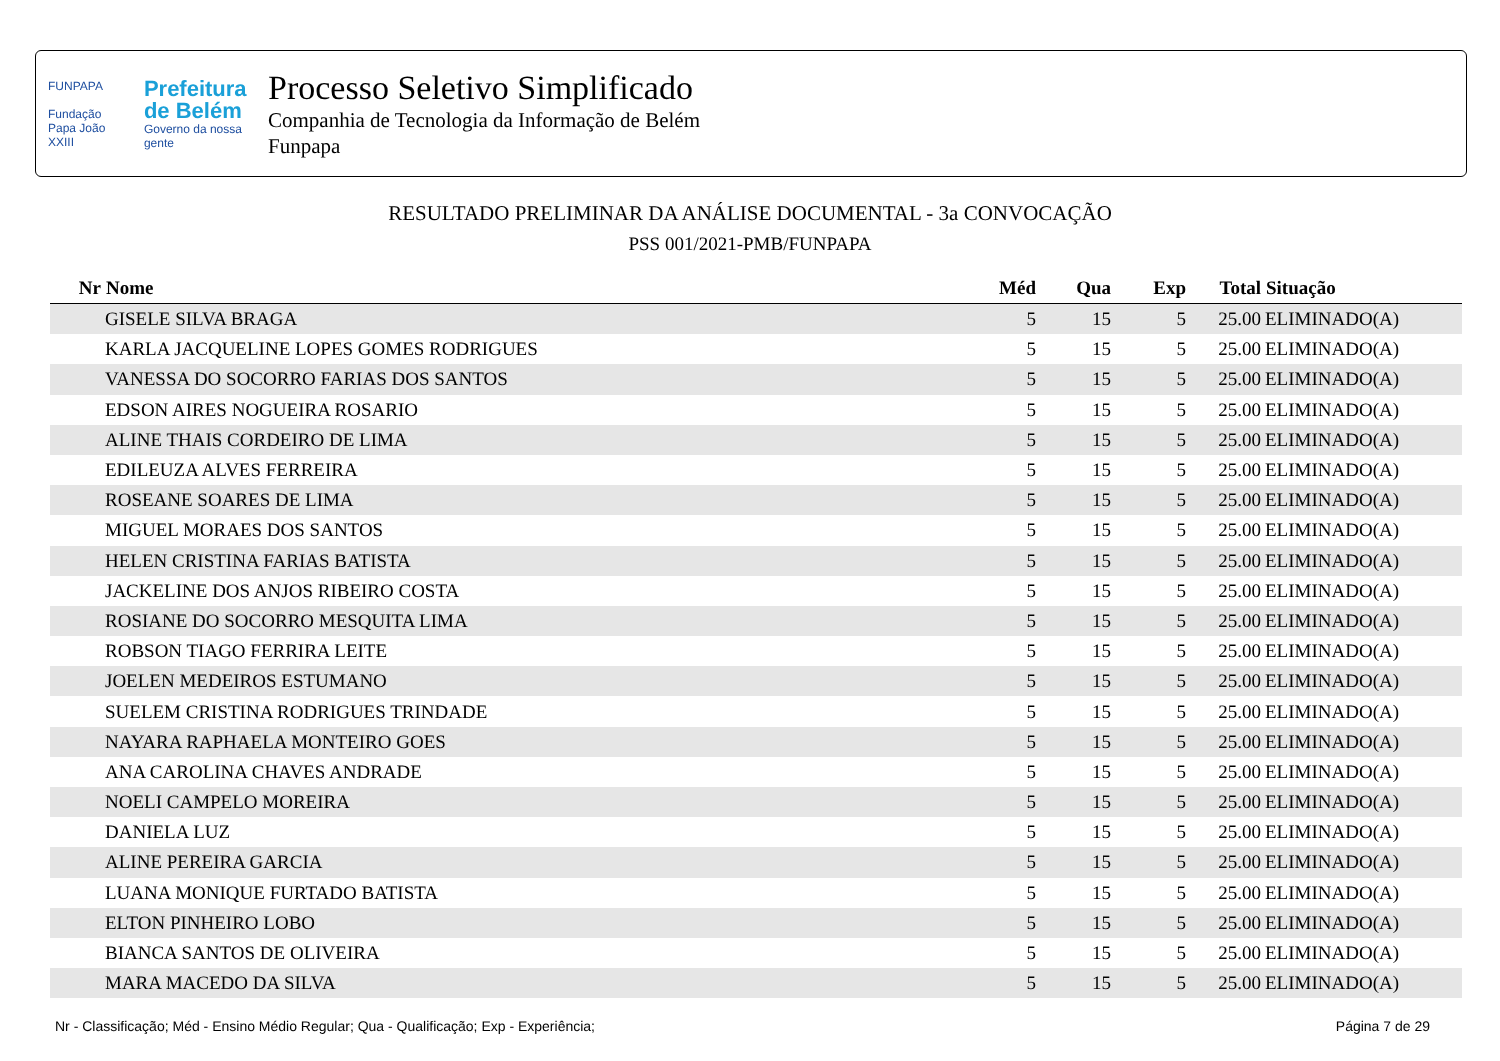FUNPAPA
Fundação
Papa João XXIII
Prefeitura
de Belém
Governo da nossa gente
Processo Seletivo Simplificado
Companhia de Tecnologia da Informação de Belém
Funpapa
RESULTADO PRELIMINAR DA ANÁLISE DOCUMENTAL - 3a CONVOCAÇÃO
PSS 001/2021-PMB/FUNPAPA
| Nr | Nome | Méd | Qua | Exp | Total | Situação |
| --- | --- | --- | --- | --- | --- | --- |
| | GISELE SILVA BRAGA | 5 | 15 | 5 | 25.00 | ELIMINADO(A) |
| | KARLA JACQUELINE LOPES GOMES RODRIGUES | 5 | 15 | 5 | 25.00 | ELIMINADO(A) |
| | VANESSA DO SOCORRO FARIAS DOS SANTOS | 5 | 15 | 5 | 25.00 | ELIMINADO(A) |
| | EDSON AIRES NOGUEIRA ROSARIO | 5 | 15 | 5 | 25.00 | ELIMINADO(A) |
| | ALINE THAIS CORDEIRO DE LIMA | 5 | 15 | 5 | 25.00 | ELIMINADO(A) |
| | EDILEUZA ALVES FERREIRA | 5 | 15 | 5 | 25.00 | ELIMINADO(A) |
| | ROSEANE SOARES DE LIMA | 5 | 15 | 5 | 25.00 | ELIMINADO(A) |
| | MIGUEL MORAES DOS SANTOS | 5 | 15 | 5 | 25.00 | ELIMINADO(A) |
| | HELEN CRISTINA FARIAS BATISTA | 5 | 15 | 5 | 25.00 | ELIMINADO(A) |
| | JACKELINE DOS ANJOS RIBEIRO COSTA | 5 | 15 | 5 | 25.00 | ELIMINADO(A) |
| | ROSIANE DO SOCORRO MESQUITA LIMA | 5 | 15 | 5 | 25.00 | ELIMINADO(A) |
| | ROBSON TIAGO FERRIRA LEITE | 5 | 15 | 5 | 25.00 | ELIMINADO(A) |
| | JOELEN MEDEIROS ESTUMANO | 5 | 15 | 5 | 25.00 | ELIMINADO(A) |
| | SUELEM CRISTINA RODRIGUES TRINDADE | 5 | 15 | 5 | 25.00 | ELIMINADO(A) |
| | NAYARA RAPHAELA MONTEIRO GOES | 5 | 15 | 5 | 25.00 | ELIMINADO(A) |
| | ANA CAROLINA CHAVES ANDRADE | 5 | 15 | 5 | 25.00 | ELIMINADO(A) |
| | NOELI CAMPELO MOREIRA | 5 | 15 | 5 | 25.00 | ELIMINADO(A) |
| | DANIELA LUZ | 5 | 15 | 5 | 25.00 | ELIMINADO(A) |
| | ALINE PEREIRA GARCIA | 5 | 15 | 5 | 25.00 | ELIMINADO(A) |
| | LUANA MONIQUE FURTADO BATISTA | 5 | 15 | 5 | 25.00 | ELIMINADO(A) |
| | ELTON PINHEIRO LOBO | 5 | 15 | 5 | 25.00 | ELIMINADO(A) |
| | BIANCA SANTOS DE OLIVEIRA | 5 | 15 | 5 | 25.00 | ELIMINADO(A) |
| | MARA MACEDO DA SILVA | 5 | 15 | 5 | 25.00 | ELIMINADO(A) |
Nr - Classificação; Méd - Ensino Médio Regular; Qua - Qualificação; Exp - Experiência; Página 7 de 29